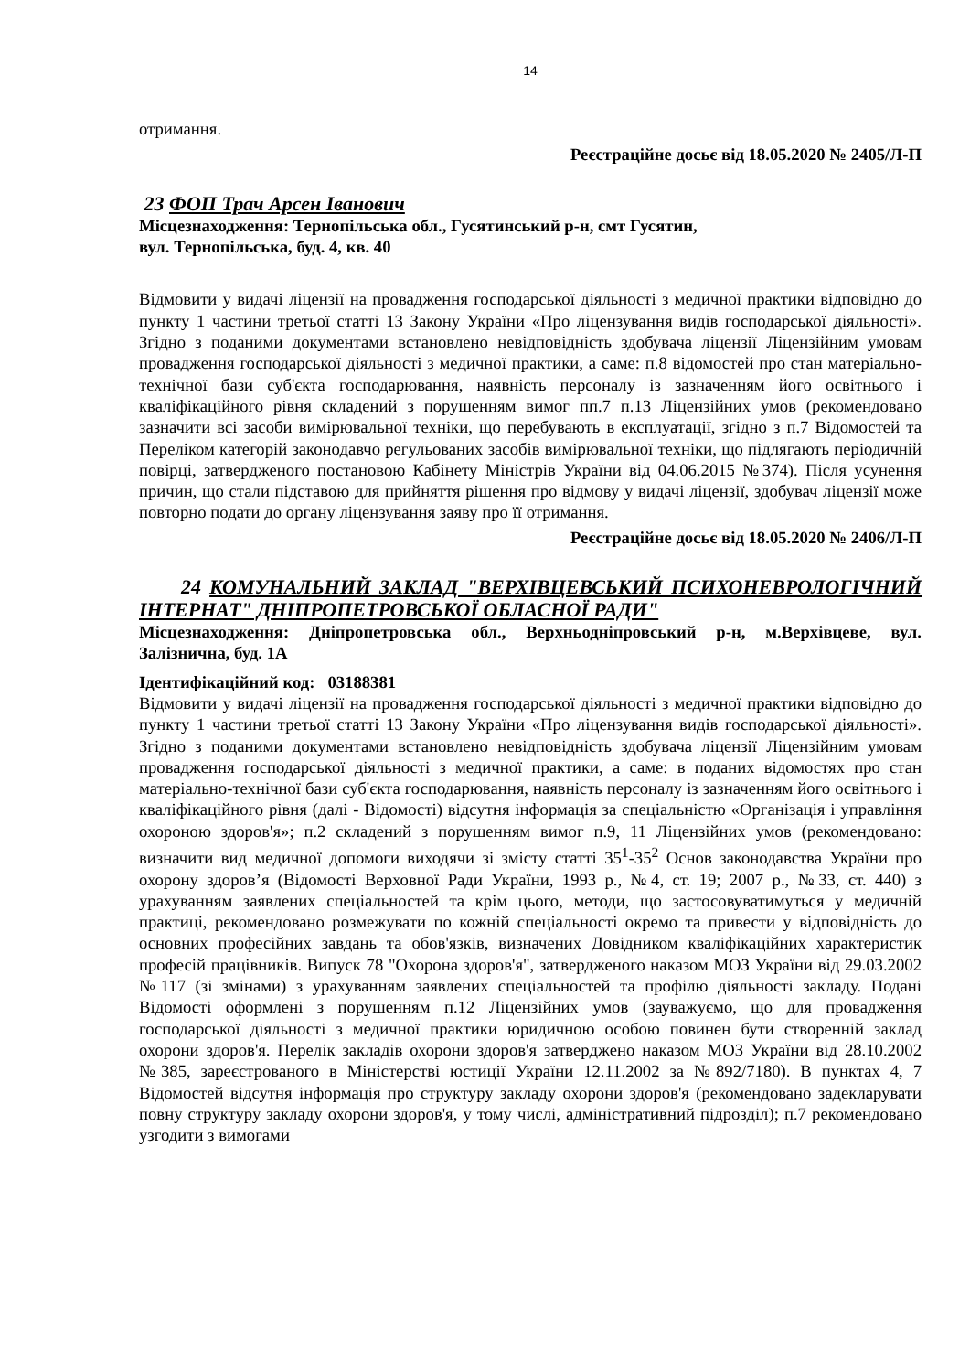14
отримання.
Реєстраційне досьє від 18.05.2020 № 2405/Л-П
23 ФОП Трач Арсен Іванович
Місцезнаходження: Тернопільська обл., Гусятинський р-н, смт Гусятин,
вул. Тернопільська, буд. 4, кв. 40
Відмовити у видачі ліцензії на провадження господарської діяльності з медичної практики відповідно до пункту 1 частини третьої статті 13 Закону України «Про ліцензування видів господарської діяльності». Згідно з поданими документами встановлено невідповідність здобувача ліцензії Ліцензійним умовам провадження господарської діяльності з медичної практики, а саме: п.8 відомостей про стан матеріально-технічної бази суб'єкта господарювання, наявність персоналу із зазначенням його освітнього і кваліфікаційного рівня складений з порушенням вимог пп.7 п.13 Ліцензійних умов (рекомендовано зазначити всі засоби вимірювальної техніки, що перебувають в експлуатації, згідно з п.7 Відомостей та Переліком категорій законодавчо регульованих засобів вимірювальної техніки, що підлягають періодичній повірці, затвердженого постановою Кабінету Міністрів України від 04.06.2015 №374). Після усунення причин, що стали підставою для прийняття рішення про відмову у видачі ліцензії, здобувач ліцензії може повторно подати до органу ліцензування заяву про її отримання.
Реєстраційне досьє від 18.05.2020 № 2406/Л-П
24 КОМУНАЛЬНИЙ ЗАКЛАД "ВЕРХІВЦЕВСЬКИЙ ПСИХОНЕВРОЛОГІЧНИЙ ІНТЕРНАТ" ДНІПРОПЕТРОВСЬКОЇ ОБЛАСНОЇ РАДИ"
Місцезнаходження: Дніпропетровська обл., Верхньодніпровський р-н, м.Верхівцеве, вул. Залізнична, буд. 1А
Ідентифікаційний код: 03188381
Відмовити у видачі ліцензії на провадження господарської діяльності з медичної практики відповідно до пункту 1 частини третьої статті 13 Закону України «Про ліцензування видів господарської діяльності». Згідно з поданими документами встановлено невідповідність здобувача ліцензії Ліцензійним умовам провадження господарської діяльності з медичної практики, а саме: в поданих відомостях про стан матеріально-технічної бази суб'єкта господарювання, наявність персоналу із зазначенням його освітнього і кваліфікаційного рівня (далі - Відомості) відсутня інформація за спеціальністю «Організація і управління охороною здоров'я»; п.2 складений з порушенням вимог п.9, 11 Ліцензійних умов (рекомендовано: визначити вид медичної допомоги виходячи зі змісту статті 35<sup>1</sup>-35<sup>2</sup> Основ законодавства України про охорону здоров’я (Відомості Верховної Ради України, 1993 р., №4, ст. 19; 2007 р., №33, ст. 440) з урахуванням заявлених спеціальностей та крім цього, методи, що застосовуватимуться у медичній практиці, рекомендовано розмежувати по кожній спеціальності окремо та привести у відповідність до основних професійних завдань та обов'язків, визначених Довідником кваліфікаційних характеристик професій працівників. Випуск 78 "Охорона здоров'я", затвердженого наказом МОЗ України від 29.03.2002 №117 (зі змінами) з урахуванням заявлених спеціальностей та профілю діяльності закладу. Подані Відомості оформлені з порушенням п.12 Ліцензійних умов (зауважуємо, що для провадження господарської діяльності з медичної практики юридичною особою повинен бути створенній заклад охорони здоров'я. Перелік закладів охорони здоров'я затверджено наказом МОЗ України від 28.10.2002 №385, зареєстрованого в Міністерстві юстиції України 12.11.2002 за №892/7180). В пунктах 4, 7 Відомостей відсутня інформація про структуру закладу охорони здоров'я (рекомендовано задекларувати повну структуру закладу охорони здоров'я, у тому числі, адміністративний підрозділ); п.7 рекомендовано узгодити з вимогами